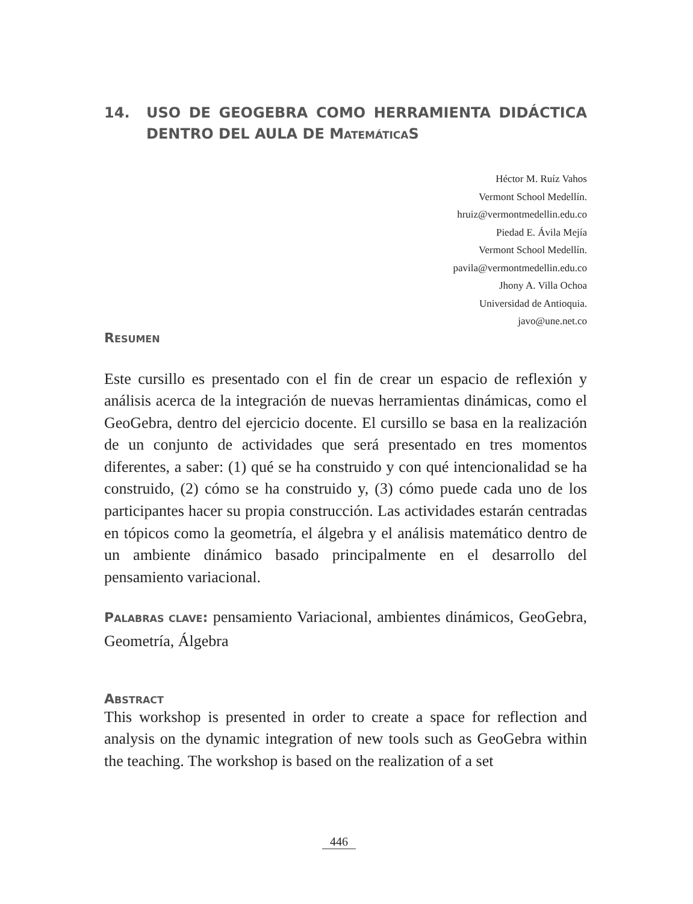14. USO DE GEOGEBRA COMO HERRAMIENTA DIDÁCTICA DENTRO DEL AULA DE MATEMÁTICAS
Héctor M. Ruíz Vahos
Vermont School Medellín.
hruiz@vermontmedellin.edu.co
Piedad E. Ávila Mejía
Vermont School Medellín.
pavila@vermontmedellin.edu.co
Jhony A. Villa Ochoa
Universidad de Antioquia.
javo@une.net.co
RESUMEN
Este cursillo es presentado con el fin de crear un espacio de reflexión y análisis acerca de la integración de nuevas herramientas dinámicas, como el GeoGebra, dentro del ejercicio docente. El cursillo se basa en la realización de un conjunto de actividades que será presentado en tres momentos diferentes, a saber: (1) qué se ha construido y con qué intencionalidad se ha construido, (2) cómo se ha construido y, (3) cómo puede cada uno de los participantes hacer su propia construcción. Las actividades estarán centradas en tópicos como la geometría, el álgebra y el análisis matemático dentro de un ambiente dinámico basado principalmente en el desarrollo del pensamiento variacional.
PALABRAS CLAVE: pensamiento Variacional, ambientes dinámicos, GeoGebra, Geometría, Álgebra
ABSTRACT
This workshop is presented in order to create a space for reflection and analysis on the dynamic integration of new tools such as GeoGebra within the teaching. The workshop is based on the realization of a set
446